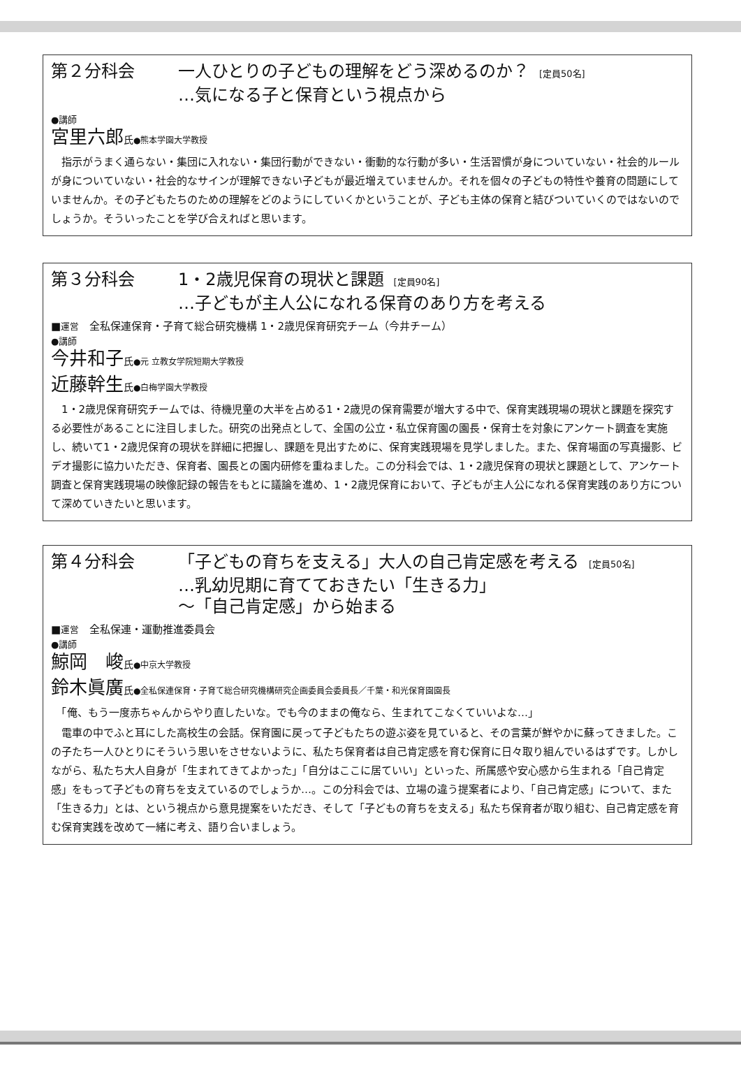第２分科会 一人ひとりの子どもの理解をどう深めるのか？ [定員50名]
…気になる子と保育という視点から
●講師
宮里六郎氏●熊本学園大学教授
　指示がうまく通らない・集団に入れない・集団行動ができない・衝動的な行動が多い・生活習慣が身についていない・社会的ルールが身についていない・社会的なサインが理解できない子どもが最近増えていませんか。それを個々の子どもの特性や養育の問題にしていませんか。その子どもたちのための理解をどのようにしていくかということが、子ども主体の保育と結びついていくのではないのでしょうか。そういったことを学び合えればと思います。
第３分科会 1・2歳児保育の現状と課題 [定員90名]
…子どもが主人公になれる保育のあり方を考える
■運営　全私保連保育・子育て総合研究機構 1・2歳児保育研究チーム（今井チーム）
●講師
今井和子氏●元 立教女学院短期大学教授
近藤幹生氏●白梅学園大学教授
　1・2歳児保育研究チームでは、待機児童の大半を占める1・2歳児の保育需要が増大する中で、保育実践現場の現状と課題を探究する必要性があることに注目しました。研究の出発点として、全国の公立・私立保育園の園長・保育士を対象にアンケート調査を実施し、続いて1・2歳児保育の現状を詳細に把握し、課題を見出すために、保育実践現場を見学しました。また、保育場面の写真撮影、ビデオ撮影に協力いただき、保育者、園長との園内研修を重ねました。この分科会では、1・2歳児保育の現状と課題として、アンケート調査と保育実践現場の映像記録の報告をもとに議論を進め、1・2歳児保育において、子どもが主人公になれる保育実践のあり方について深めていきたいと思います。
第４分科会 「子どもの育ちを支える」大人の自己肯定感を考える [定員50名]
…乳幼児期に育てておきたい「生きる力」
～「自己肯定感」から始まる
■運営　全私保連・運動推進委員会
●講師
鯨岡　峻氏●中京大学教授
鈴木眞廣氏●全私保連保育・子育て総合研究機構研究企画委員会委員長／千葉・和光保育園園長
　「俺、もう一度赤ちゃんからやり直したいな。でも今のままの俺なら、生まれてこなくていいよな…」
　電車の中でふと耳にした高校生の会話。保育園に戻って子どもたちの遊ぶ姿を見ていると、その言葉が鮮やかに蘇ってきました。この子たち一人ひとりにそういう思いをさせないように、私たち保育者は自己肯定感を育む保育に日々取り組んでいるはずです。しかしながら、私たち大人自身が「生まれてきてよかった」「自分はここに居ていい」といった、所属感や安心感から生まれる「自己肯定感」をもって子どもの育ちを支えているのでしょうか…。この分科会では、立場の違う提案者により、「自己肯定感」について、また「生きる力」とは、という視点から意見提案をいただき、そして「子どもの育ちを支える」私たち保育者が取り組む、自己肯定感を育む保育実践を改めて一緒に考え、語り合いましょう。